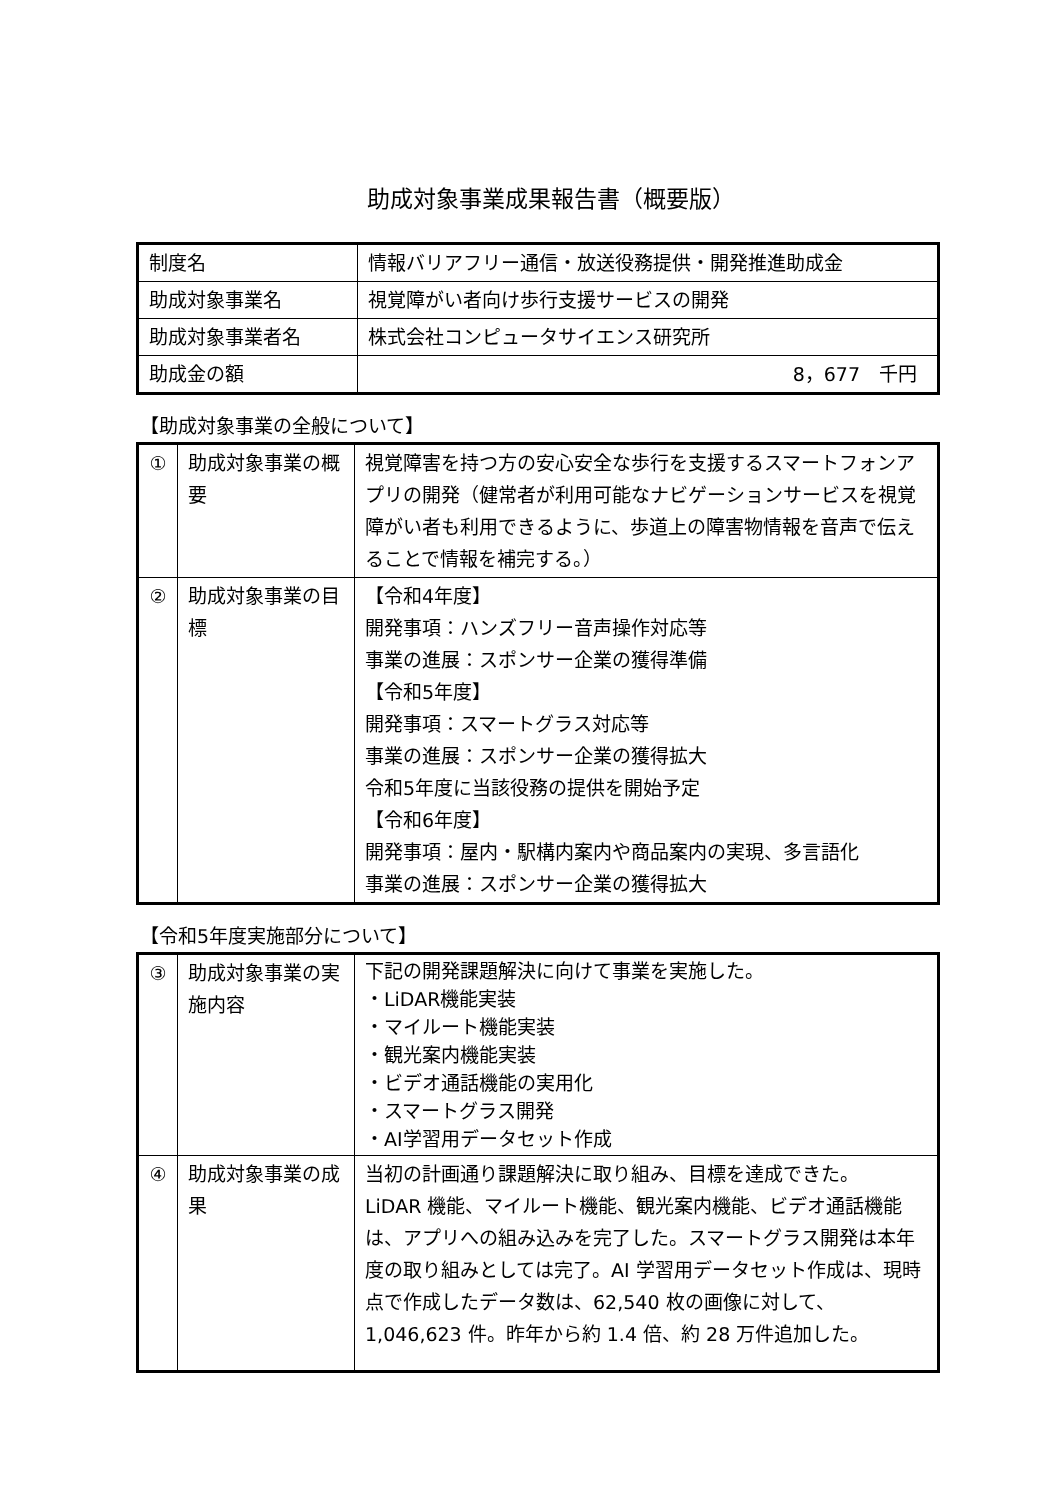助成対象事業成果報告書（概要版）
| 制度名 | 情報バリアフリー通信・放送役務提供・開発推進助成金 |
| 助成対象事業名 | 視覚障がい者向け歩行支援サービスの開発 |
| 助成対象事業者名 | 株式会社コンピュータサイエンス研究所 |
| 助成金の額 | 8，677 千円 |
【助成対象事業の全般について】
| ① | 助成対象事業の概要 | 視覚障害を持つ方の安心安全な歩行を支援するスマートフォンアプリの開発（健常者が利用可能なナビゲーションサービスを視覚障がい者も利用できるように、歩道上の障害物情報を音声で伝えることで情報を補完する。） |
| ② | 助成対象事業の目標 | 【令和4年度】 開発事項：ハンズフリー音声操作対応等 事業の進展：スポンサー企業の獲得準備 【令和5年度】 開発事項：スマートグラス対応等 事業の進展：スポンサー企業の獲得拡大 令和5年度に当該役務の提供を開始予定 【令和6年度】 開発事項：屋内・駅構内案内や商品案内の実現、多言語化 事業の進展：スポンサー企業の獲得拡大 |
【令和5年度実施部分について】
| ③ | 助成対象事業の実施内容 | 下記の開発課題解決に向けて事業を実施した。 ・LiDAR機能実装 ・マイルート機能実装 ・観光案内機能実装 ・ビデオ通話機能の実用化 ・スマートグラス開発 ・AI学習用データセット作成 |
| ④ | 助成対象事業の成果 | 当初の計画通り課題解決に取り組み、目標を達成できた。 LiDAR 機能、マイルート機能、観光案内機能、ビデオ通話機能は、アプリへの組み込みを完了した。スマートグラス開発は本年度の取り組みとしては完了。AI 学習用データセット作成は、現時点で作成したデータ数は、62,540 枚の画像に対して、1,046,623 件。昨年から約 1.4 倍、約 28 万件追加した。 |